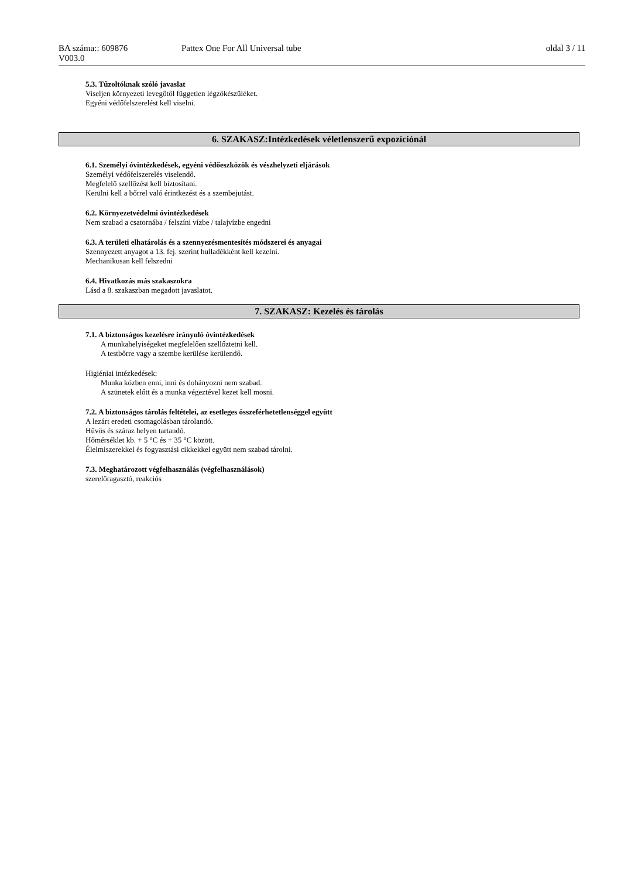BA száma:: 609876 Pattex One For All Universal tube oldal 3 / 11
V003.0
5.3. Tűzoltóknak szóló javaslat
Viseljen környezeti levegőtől független légzőkészüléket.
Egyéni védőfelszerelést kell viselni.
6. SZAKASZ:Intézkedések véletlenszerű expozíciónál
6.1. Személyi óvintézkedések, egyéni védőeszközök és vészhelyzeti eljárások
Személyi védőfelszerelés viselendő.
Megfelelő szellőzést kell biztosítani.
Kerülni kell a bőrrel való érintkezést és a szembejutást.
6.2. Környezetvédelmi óvintézkedések
Nem szabad a csatornába / felszíni vízbe / talajvízbe engedni
6.3. A területi elhatárolás és a szennyezésmentesítés módszerei és anyagai
Szennyezett anyagot a 13. fej. szerint hulladékként kell kezelni.
Mechanikusan kell felszedni
6.4. Hivatkozás más szakaszokra
Lásd a 8. szakaszban megadott javaslatot.
7. SZAKASZ: Kezelés és tárolás
7.1. A biztonságos kezelésre irányuló óvintézkedések
A munkahelyiségeket megfelelően szellőztetni kell.
A testbőrre vagy a szembe kerülése kerülendő.
Higiéniai intézkedések:
Munka közben enni, inni és dohányozni nem szabad.
A szünetek előtt és a munka végeztével kezet kell mosni.
7.2. A biztonságos tárolás feltételei, az esetleges összeférhetetlenséggel együtt
A lezárt eredeti csomagolásban tárolandó.
Hűvös és száraz helyen tartandó.
Hőmérséklet kb. + 5 °C és + 35 °C között.
Élelmiszerekkel és fogyasztási cikkekkel együtt nem szabad tárolni.
7.3. Meghatározott végfelhasználás (végfelhasználások)
szerelőragasztó, reakciós